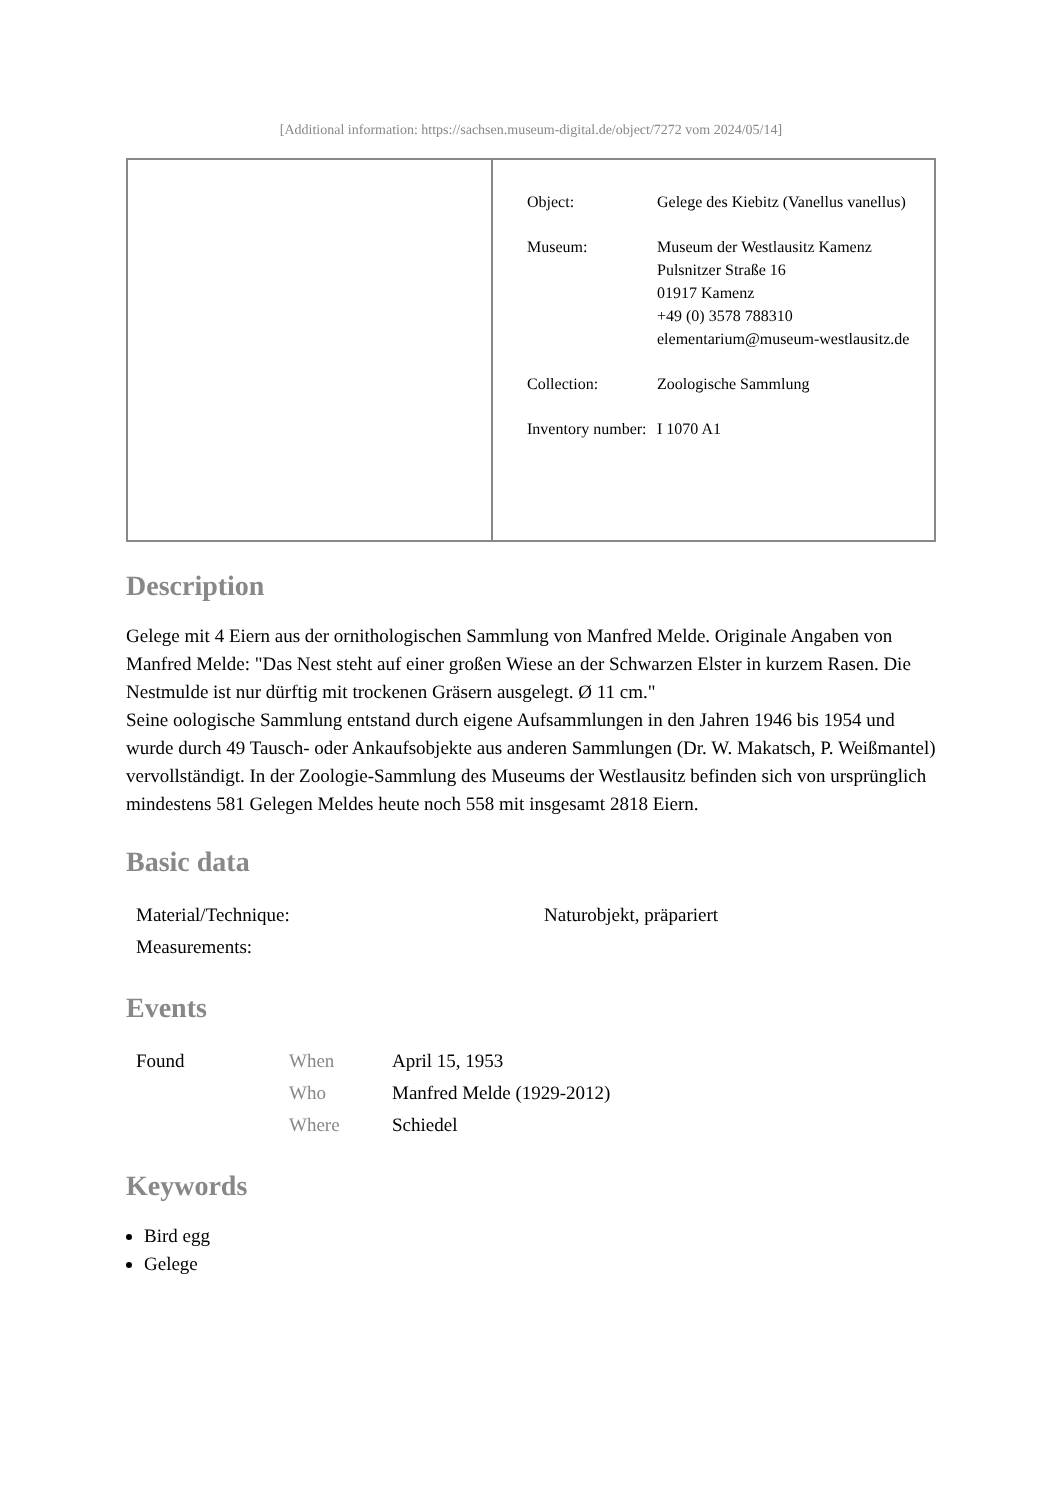[Additional information: https://sachsen.museum-digital.de/object/7272 vom 2024/05/14]
| Object: | Gelege des Kiebitz (Vanellus vanellus) |
| Museum: | Museum der Westlausitz Kamenz Pulsnitzer Straße 16 01917 Kamenz +49 (0) 3578 788310 elementarium@museum-westlausitz.de |
| Collection: | Zoologische Sammlung |
| Inventory number: | I 1070 A1 |
Description
Gelege mit 4 Eiern aus der ornithologischen Sammlung von Manfred Melde. Originale Angaben von Manfred Melde: "Das Nest steht auf einer großen Wiese an der Schwarzen Elster in kurzem Rasen. Die Nestmulde ist nur dürftig mit trockenen Gräsern ausgelegt. Ø 11 cm."
Seine oologische Sammlung entstand durch eigene Aufsammlungen in den Jahren 1946 bis 1954 und wurde durch 49 Tausch- oder Ankaufsobjekte aus anderen Sammlungen (Dr. W. Makatsch, P. Weißmantel) vervollständigt. In der Zoologie-Sammlung des Museums der Westlausitz befinden sich von ursprünglich mindestens 581 Gelegen Meldes heute noch 558 mit insgesamt 2818 Eiern.
Basic data
| Material/Technique: | Naturobjekt, präpariert |
| Measurements: | |
Events
| Found | When | April 15, 1953 |
| | Who | Manfred Melde (1929-2012) |
| | Where | Schiedel |
Keywords
Bird egg
Gelege